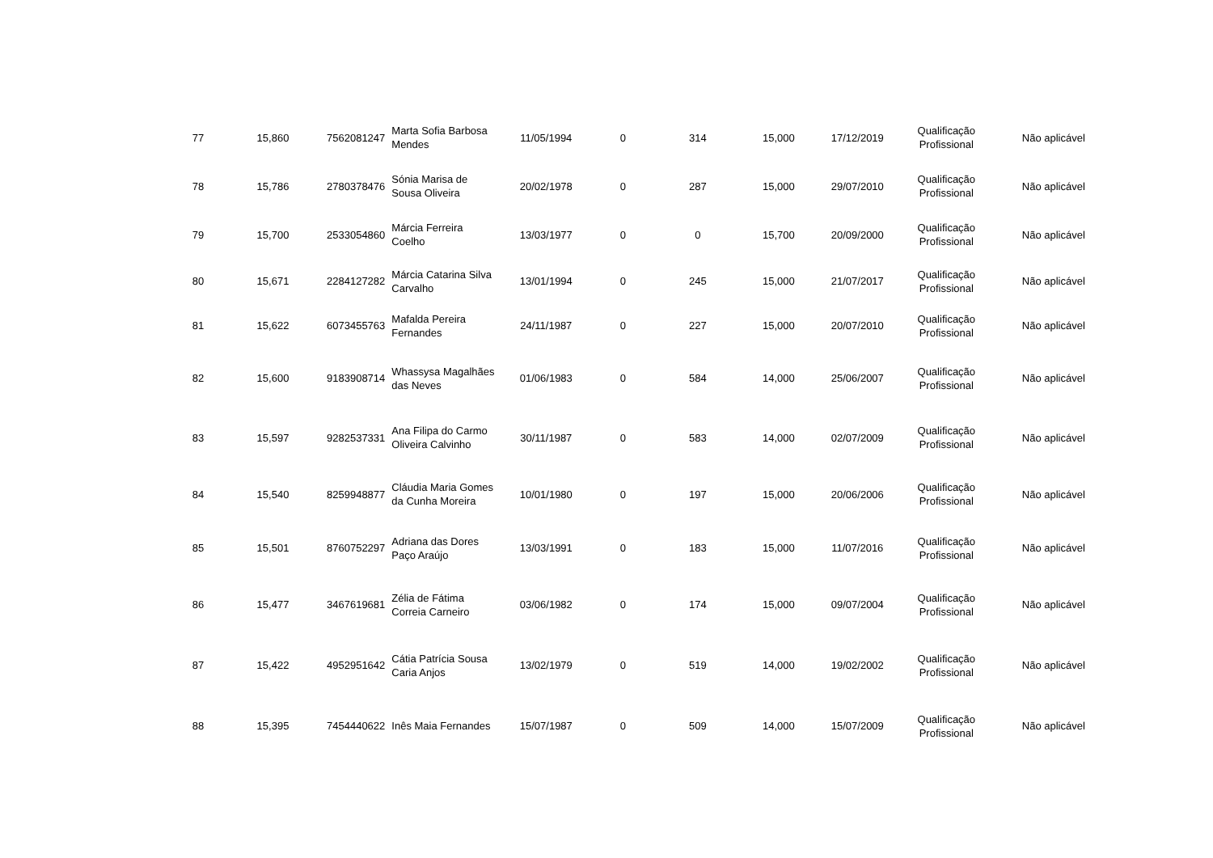| 77 | 15,860 | 7562081247 | Marta Sofia Barbosa Mendes | 11/05/1994 | 0 | 314 | 15,000 | 17/12/2019 | Qualificação Profissional | Não aplicável |
| 78 | 15,786 | 2780378476 | Sónia Marisa de Sousa Oliveira | 20/02/1978 | 0 | 287 | 15,000 | 29/07/2010 | Qualificação Profissional | Não aplicável |
| 79 | 15,700 | 2533054860 | Márcia Ferreira Coelho | 13/03/1977 | 0 | 0 | 15,700 | 20/09/2000 | Qualificação Profissional | Não aplicável |
| 80 | 15,671 | 2284127282 | Márcia Catarina Silva Carvalho | 13/01/1994 | 0 | 245 | 15,000 | 21/07/2017 | Qualificação Profissional | Não aplicável |
| 81 | 15,622 | 6073455763 | Mafalda Pereira Fernandes | 24/11/1987 | 0 | 227 | 15,000 | 20/07/2010 | Qualificação Profissional | Não aplicável |
| 82 | 15,600 | 9183908714 | Whassysa Magalhães das Neves | 01/06/1983 | 0 | 584 | 14,000 | 25/06/2007 | Qualificação Profissional | Não aplicável |
| 83 | 15,597 | 9282537331 | Ana Filipa do Carmo Oliveira Calvinho | 30/11/1987 | 0 | 583 | 14,000 | 02/07/2009 | Qualificação Profissional | Não aplicável |
| 84 | 15,540 | 8259948877 | Cláudia Maria Gomes da Cunha Moreira | 10/01/1980 | 0 | 197 | 15,000 | 20/06/2006 | Qualificação Profissional | Não aplicável |
| 85 | 15,501 | 8760752297 | Adriana das Dores Paço Araújo | 13/03/1991 | 0 | 183 | 15,000 | 11/07/2016 | Qualificação Profissional | Não aplicável |
| 86 | 15,477 | 3467619681 | Zélia de Fátima Correia Carneiro | 03/06/1982 | 0 | 174 | 15,000 | 09/07/2004 | Qualificação Profissional | Não aplicável |
| 87 | 15,422 | 4952951642 | Cátia Patrícia Sousa Caria Anjos | 13/02/1979 | 0 | 519 | 14,000 | 19/02/2002 | Qualificação Profissional | Não aplicável |
| 88 | 15,395 | 7454440622 | Inês Maia Fernandes | 15/07/1987 | 0 | 509 | 14,000 | 15/07/2009 | Qualificação Profissional | Não aplicável |